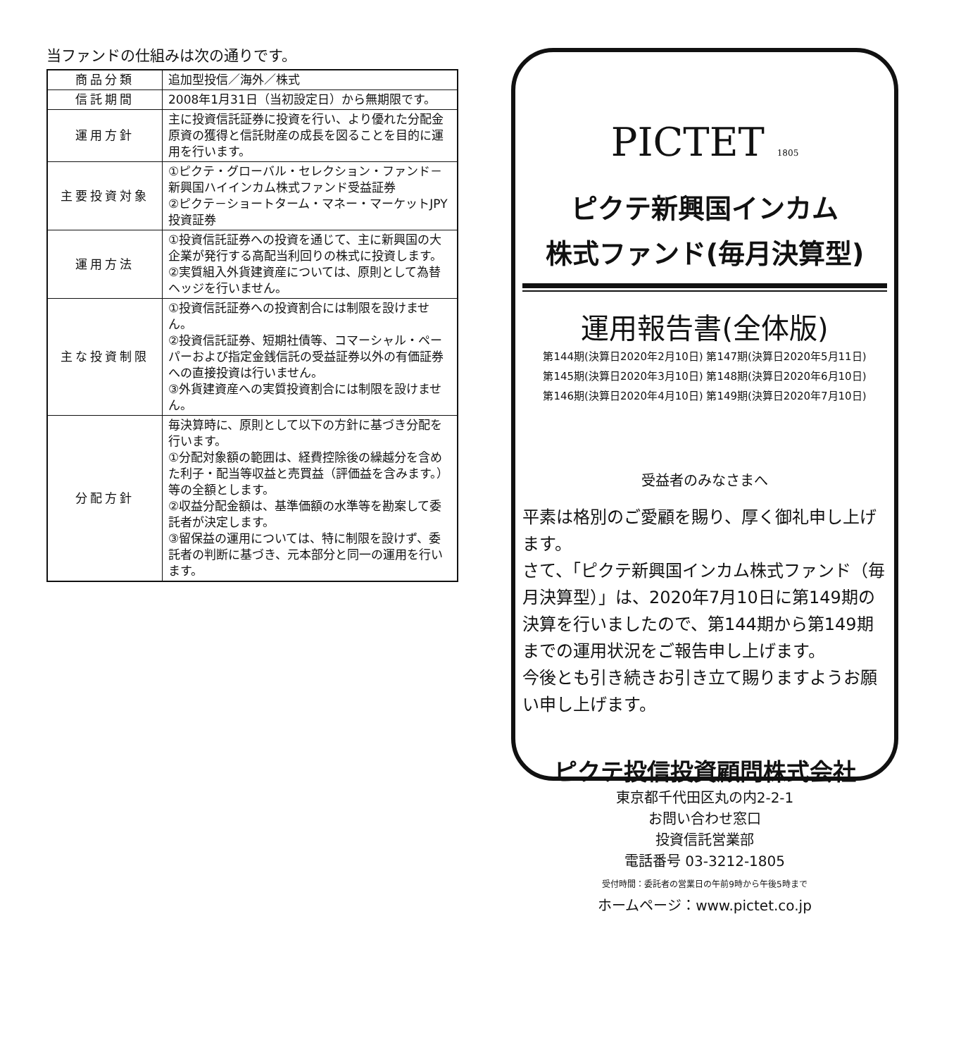当ファンドの仕組みは次の通りです。
| 商品分類 | 追加型投信／海外／株式 |
| 信託期間 | 2008年1月31日（当初設定日）から無期限です。 |
| 運用方針 | 主に投資信託証券に投資を行い、より優れた分配金原資の獲得と信託財産の成長を図ることを目的に運用を行います。 |
| 主要投資対象 | ①ピクテ・グローバル・セレクション・ファンド－新興国ハイインカム株式ファンド受益証券 ②ピクテ－ショートターム・マネー・マーケットJPY投資証券 |
| 運用方法 | ①投資信託証券への投資を通じて、主に新興国の大企業が発行する高配当利回りの株式に投資します。 ②実質組入外貨建資産については、原則として為替ヘッジを行いません。 |
| 主な投資制限 | ①投資信託証券への投資割合には制限を設けません。 ②投資信託証券、短期社債等、コマーシャル・ペーパーおよび指定金銭信託の受益証券以外の有価証券への直接投資は行いません。 ③外貨建資産への実質投資割合には制限を設けません。 |
| 分配方針 | 毎決算時に、原則として以下の方針に基づき分配を行います。 ①分配対象額の範囲は、経費控除後の繰越分を含めた利子・配当等収益と売買益（評価益を含みます。）等の全額とします。 ②収益分配金額は、基準価額の水準等を勘案して委託者が決定します。 ③留保益の運用については、特に制限を設けず、委託者の判断に基づき、元本部分と同一の運用を行います。 |
PICTET 1805
ピクテ新興国インカム
株式ファンド(毎月決算型)
運用報告書(全体版)
第144期(決算日2020年2月10日) 第147期(決算日2020年5月11日)
第145期(決算日2020年3月10日) 第148期(決算日2020年6月10日)
第146期(決算日2020年4月10日) 第149期(決算日2020年7月10日)
受益者のみなさまへ
平素は格別のご愛顧を賜り、厚く御礼申し上げます。
さて、「ピクテ新興国インカム株式ファンド（毎月決算型）」は、2020年7月10日に第149期の決算を行いましたので、第144期から第149期までの運用状況をご報告申し上げます。
今後とも引き続きお引き立て賜りますようお願い申し上げます。
ピクテ投信投資顧問株式会社
東京都千代田区丸の内2-2-1
お問い合わせ窓口
投資信託営業部
電話番号 03-3212-1805
受付時間：委託者の営業日の午前9時から午後5時まで
ホームページ：www.pictet.co.jp